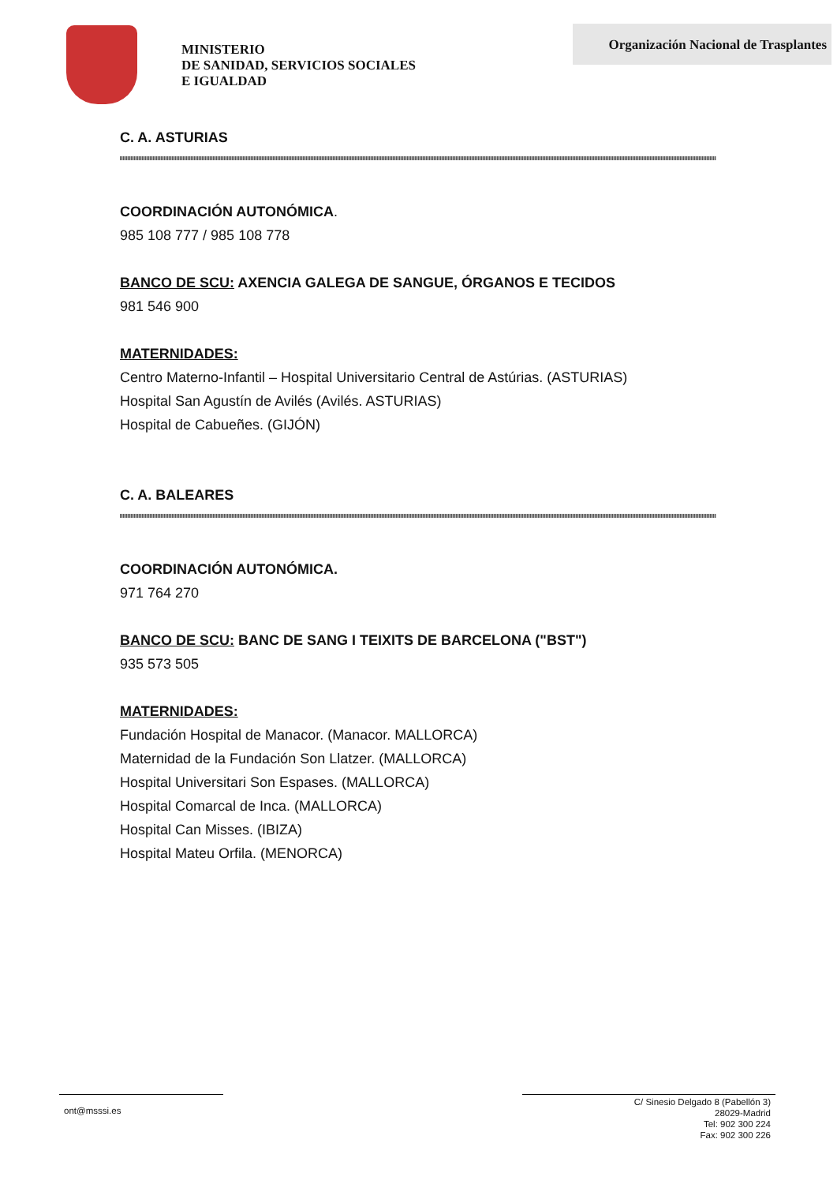MINISTERIO
DE SANIDAD, SERVICIOS SOCIALES
E IGUALDAD
Organización Nacional de Trasplantes
C. A. ASTURIAS
COORDINACIÓN AUTONÓMICA.
985 108 777 / 985 108 778
BANCO DE SCU: AXENCIA GALEGA DE SANGUE, ÓRGANOS E TECIDOS
981 546 900
MATERNIDADES:
Centro Materno-Infantil – Hospital Universitario Central de Astúrias. (ASTURIAS)
Hospital San Agustín de Avilés (Avilés. ASTURIAS)
Hospital de Cabueñes. (GIJÓN)
C. A. BALEARES
COORDINACIÓN AUTONÓMICA.
971 764 270
BANCO DE SCU: BANC DE SANG I TEIXITS DE BARCELONA ("BST")
935 573 505
MATERNIDADES:
Fundación Hospital de Manacor. (Manacor. MALLORCA)
Maternidad de la Fundación Son Llatzer. (MALLORCA)
Hospital Universitari Son Espases. (MALLORCA)
Hospital Comarcal de Inca. (MALLORCA)
Hospital Can Misses. (IBIZA)
Hospital Mateu Orfila. (MENORCA)
ont@msssi.es
C/ Sinesio Delgado 8 (Pabellón 3)
28029-Madrid
Tel: 902 300 224
Fax: 902 300 226